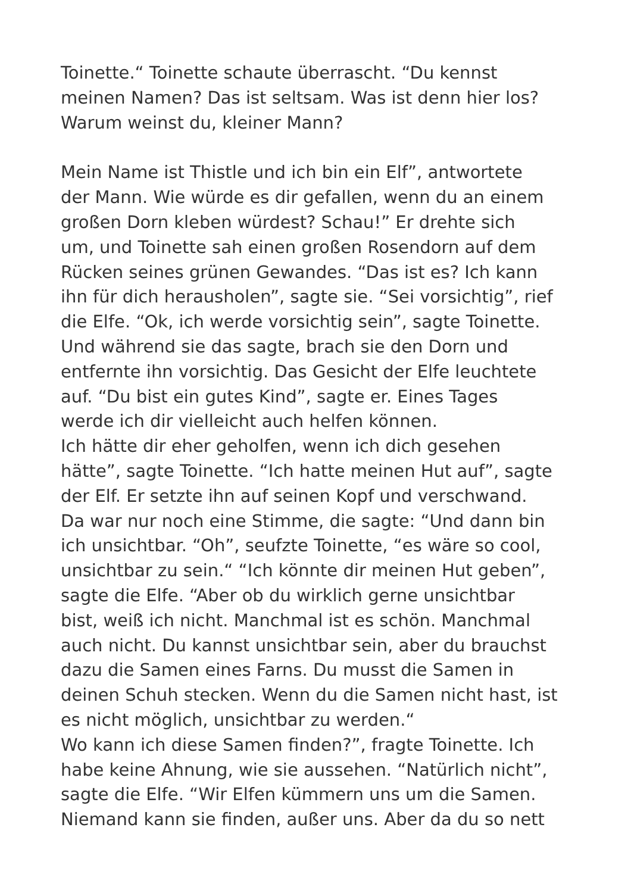Toinette.“ Toinette schaute überrascht. “Du kennst
meinen Namen? Das ist seltsam. Was ist denn hier los?
Warum weinst du, kleiner Mann?
Mein Name ist Thistle und ich bin ein Elf”, antwortete
der Mann. Wie würde es dir gefallen, wenn du an einem
großen Dorn kleben würdest? Schau!” Er drehte sich
um, und Toinette sah einen großen Rosendorn auf dem
Rücken seines grünen Gewandes. “Das ist es? Ich kann
ihn für dich herausholen”, sagte sie. “Sei vorsichtig”, rief
die Elfe. “Ok, ich werde vorsichtig sein”, sagte Toinette.
Und während sie das sagte, brach sie den Dorn und
entfernte ihn vorsichtig. Das Gesicht der Elfe leuchtete
auf. “Du bist ein gutes Kind”, sagte er. Eines Tages
werde ich dir vielleicht auch helfen können.
Ich hätte dir eher geholfen, wenn ich dich gesehen
hätte”, sagte Toinette. “Ich hatte meinen Hut auf”, sagte
der Elf. Er setzte ihn auf seinen Kopf und verschwand.
Da war nur noch eine Stimme, die sagte: “Und dann bin
ich unsichtbar. “Oh”, seufzte Toinette, “es wäre so cool,
unsichtbar zu sein.“ “Ich könnte dir meinen Hut geben”,
sagte die Elfe. “Aber ob du wirklich gerne unsichtbar
bist, weiß ich nicht. Manchmal ist es schön. Manchmal
auch nicht. Du kannst unsichtbar sein, aber du brauchst
dazu die Samen eines Farns. Du musst die Samen in
deinen Schuh stecken. Wenn du die Samen nicht hast, ist
es nicht möglich, unsichtbar zu werden.“
Wo kann ich diese Samen finden?”, fragte Toinette. Ich
habe keine Ahnung, wie sie aussehen. “Natürlich nicht”,
sagte die Elfe. “Wir Elfen kümmern uns um die Samen.
Niemand kann sie finden, außer uns. Aber da du so nett